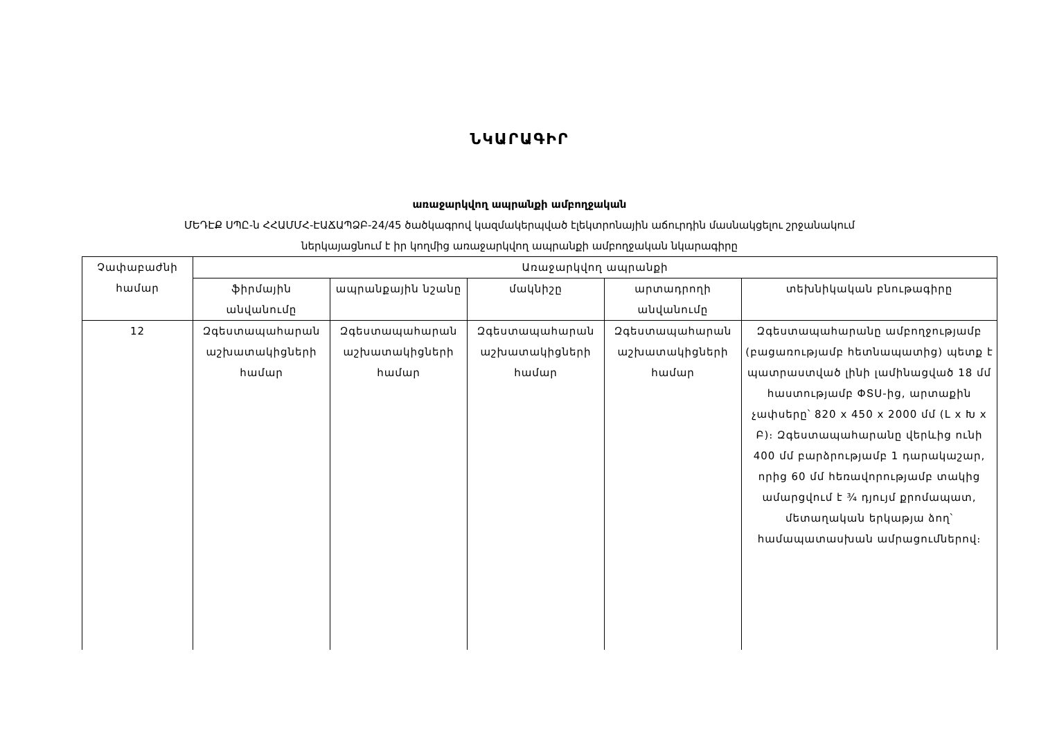ՆԿԱՐԱԳԻՐ
առաջարկվող ապրանքի ամբողջական
ՄԵԴԷՔ ՍՊԸ-ն ՀՀԱՄՄՀ-ԷԱՃԱՊՁԲ-24/45 ծածկագրով կազմակերպված էլեկտրոնային աճուրդին մասնակցելու շրջանակում
ներկայացնում է իր կողմից առաջարկվող ապրանքի ամբողջական նկարագիրը
| Չափաբաժնի համար | Առաջարկվող ապրանքի | | | | |
| --- | --- | --- | --- | --- | --- |
| | ֆիրմային անվանումը | ապրանքային նշանը | մակնիշը | արտադրողի անվանումը | տեխնիկական բնութագիրը |
| 12 | Զգեստապահարան աշխատակիցների համար | Զգեստապահարան աշխատակիցների համար | Զգեստապահարան աշխատակիցների համար | Զգեստապահարան աշխատակիցների համար | Զգեստապահարանը ամբողջությամբ (բացառությամբ հետնապատից) պետք է պատրաստված լինի լամինացված 18 մմ հաստությամբ ՓՏՍ-ից, արտաքին չափսերը՝ 820 x 450 x 2000 մմ (Լ x Խ x Բ)։ Զգեստապահարանը վերևից ունի 400 մմ բարձրությամբ 1 դարակաշար, որից 60 մմ հեռավորությամբ տակից ամարցվում է ¾ դյույմ քրոմապատ, մետաղական երկաթյա ձող՝ համապատասխան ամրացումներով։ |